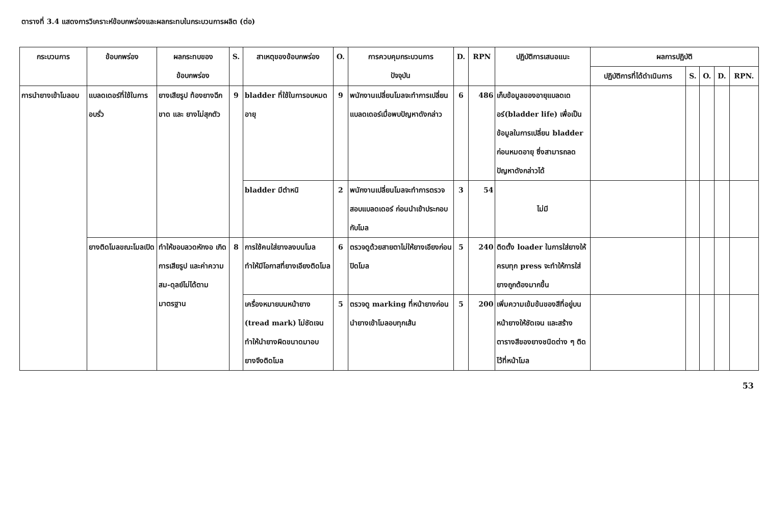ตารางที่ 3.4 แสดงการวิเคราะห์ข้อบกพร่องและผลกระทบในกระบวนการผลิต (ต่อ)
| กระบวนการ | ข้อบกพร่อง | ผลกระทบของ ข้อบกพร่อง | S. | สาเหตุของข้อบกพร่อง | O. | การควบคุมกระบวนการ ปัจจุบัน | D. | RPN | ปฏิบัติการเสนอแนะ | ผลการปฏิบัติ | | | | |
| --- | --- | --- | --- | --- | --- | --- | --- | --- | --- | --- | --- | --- | --- | --- |
| | | | | | | | | | | ปฏิบัติการที่ได้ดำเนินการ | S. | O. | D. | RPN. |
| การนำยางเข้าโมลอบ | แบลดเดอร์ที่ใช้ในการอบรั่ว | ยางเสียรูป ท้องยางฉีกขาด และ ยางไม่สุกตัว | 9 | bladder ที่ใช้ในการอบหมดอายุ | 9 | พนักงานเปลี่ยนโมลจะทำการเปลี่ยนแบลดเดอร์เมื่อพบปัญหาดังกล่าว | 6 | 486 | เก็บข้อมูลของอายุแบลดเดอร์(bladder life) เพื่อเป็นข้อมูลในการเปลี่ยน bladder ก่อนหมดอายุ ซึ่งสามารถลดปัญหาดังกล่าวได้ | | | | | |
| | | | | bladder มีตำหนิ | 2 | พนักงานเปลี่ยนโมลจะทำการตรวจสอบแบลดเดอร์ ก่อนนำเข้าประกอบกับโมล | 3 | 54 | ไม่มี | | | | | |
| | ยางติดโมลขณะโมลเปิด | ทำให้ขอบลวดหักงอ เกิดการเสียรูป และค่าความสม-ดุลย์ไม่ได้ตามมาตรฐาน | 8 | การใช้คนใส่ยางลงบนโมล ทำให้มีโอกาสที่ยางเอียงติดโมล | 6 | ตรวจดูด้วยสายตาไม่ให้ยางเอียงก่อนปิดโมล | 5 | 240 | ติดตั้ง loader ในการใส่ยางให้ครบทุก press จะทำให้การใส่ยางถูกต้องมากขึ้น | | | | | |
| | | | | เครื่องหมายบนหน้ายาง (tread mark) ไม่ชัดเจน ทำให้นำยางผิดขนาดมาอบ ยางจึงติดโมล | 5 | ตรวจดู marking ที่หน้ายางก่อนนำยางเข้าโมลอบทุกเส้น | 5 | 200 | เพิ่มความเข้มข้นของสีที่อยู่บนหน้ายางให้ชัดเจน และสร้างตารางสีของยางชนิดต่าง ๆ ติดไว้ที่หน้าโมล | | | | | |
53